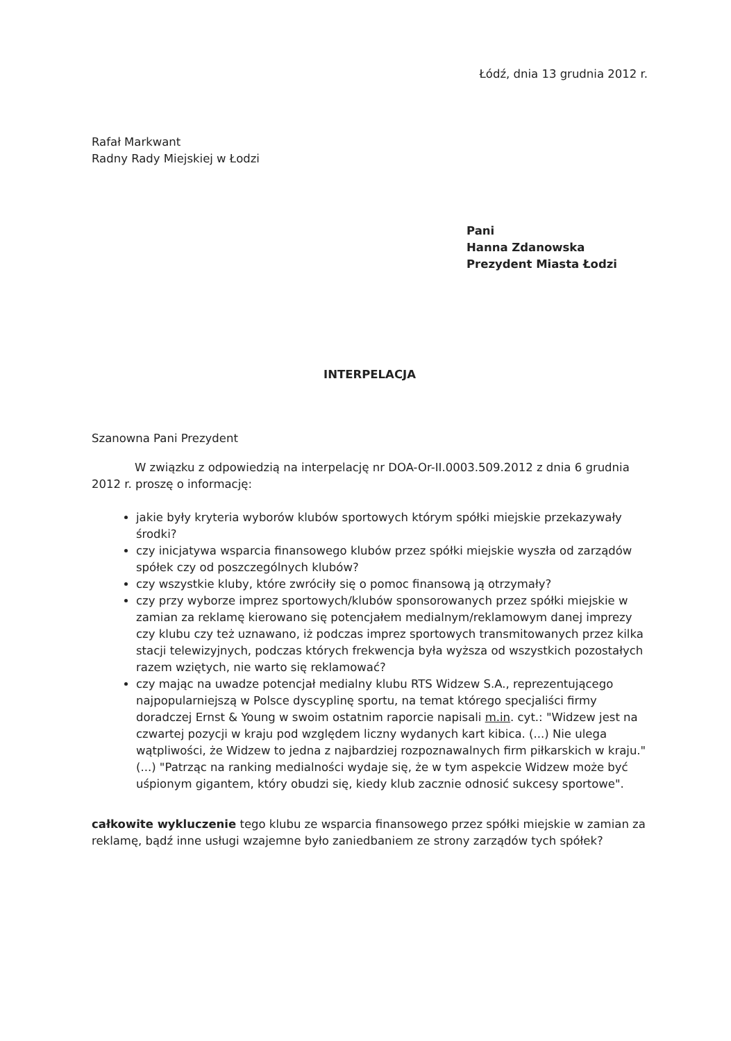Łódź, dnia 13 grudnia 2012 r.
Rafał Markwant
Radny Rady Miejskiej w Łodzi
Pani
Hanna Zdanowska
Prezydent Miasta Łodzi
INTERPELACJA
Szanowna Pani Prezydent
W związku z odpowiedzią na interpelację nr DOA-Or-II.0003.509.2012 z dnia 6 grudnia 2012 r. proszę o informację:
jakie były kryteria wyborów klubów sportowych którym spółki miejskie przekazywały środki?
czy inicjatywa wsparcia finansowego klubów przez spółki miejskie wyszła od zarządów spółek czy od poszczególnych klubów?
czy wszystkie kluby, które zwróciły się o pomoc finansową ją otrzymały?
czy przy wyborze imprez sportowych/klubów sponsorowanych przez spółki miejskie w zamian za reklamę kierowano się potencjałem medialnym/reklamowym danej imprezy czy klubu czy też uznawano, iż podczas imprez sportowych transmitowanych przez kilka stacji telewizyjnych, podczas których frekwencja była wyższa od wszystkich pozostałych razem wziętych, nie warto się reklamować?
czy mając na uwadze potencjał medialny klubu RTS Widzew S.A., reprezentującego najpopularniejszą w Polsce dyscyplinę sportu, na temat którego specjaliści firmy doradczej Ernst & Young w swoim ostatnim raporcie napisali m.in. cyt.: "Widzew jest na czwartej pozycji w kraju pod względem liczny wydanych kart kibica. (...) Nie ulega wątpliwości, że Widzew to jedna z najbardziej rozpoznawalnych firm piłkarskich w kraju." (...) "Patrząc na ranking medialności wydaje się, że w tym aspekcie Widzew może być uśpionym gigantem, który obudzi się, kiedy klub zacznie odnosić sukcesy sportowe".
całkowite wykluczenie tego klubu ze wsparcia finansowego przez spółki miejskie w zamian za reklamę, bądź inne usługi wzajemne było zaniedbaniem ze strony zarządów tych spółek?